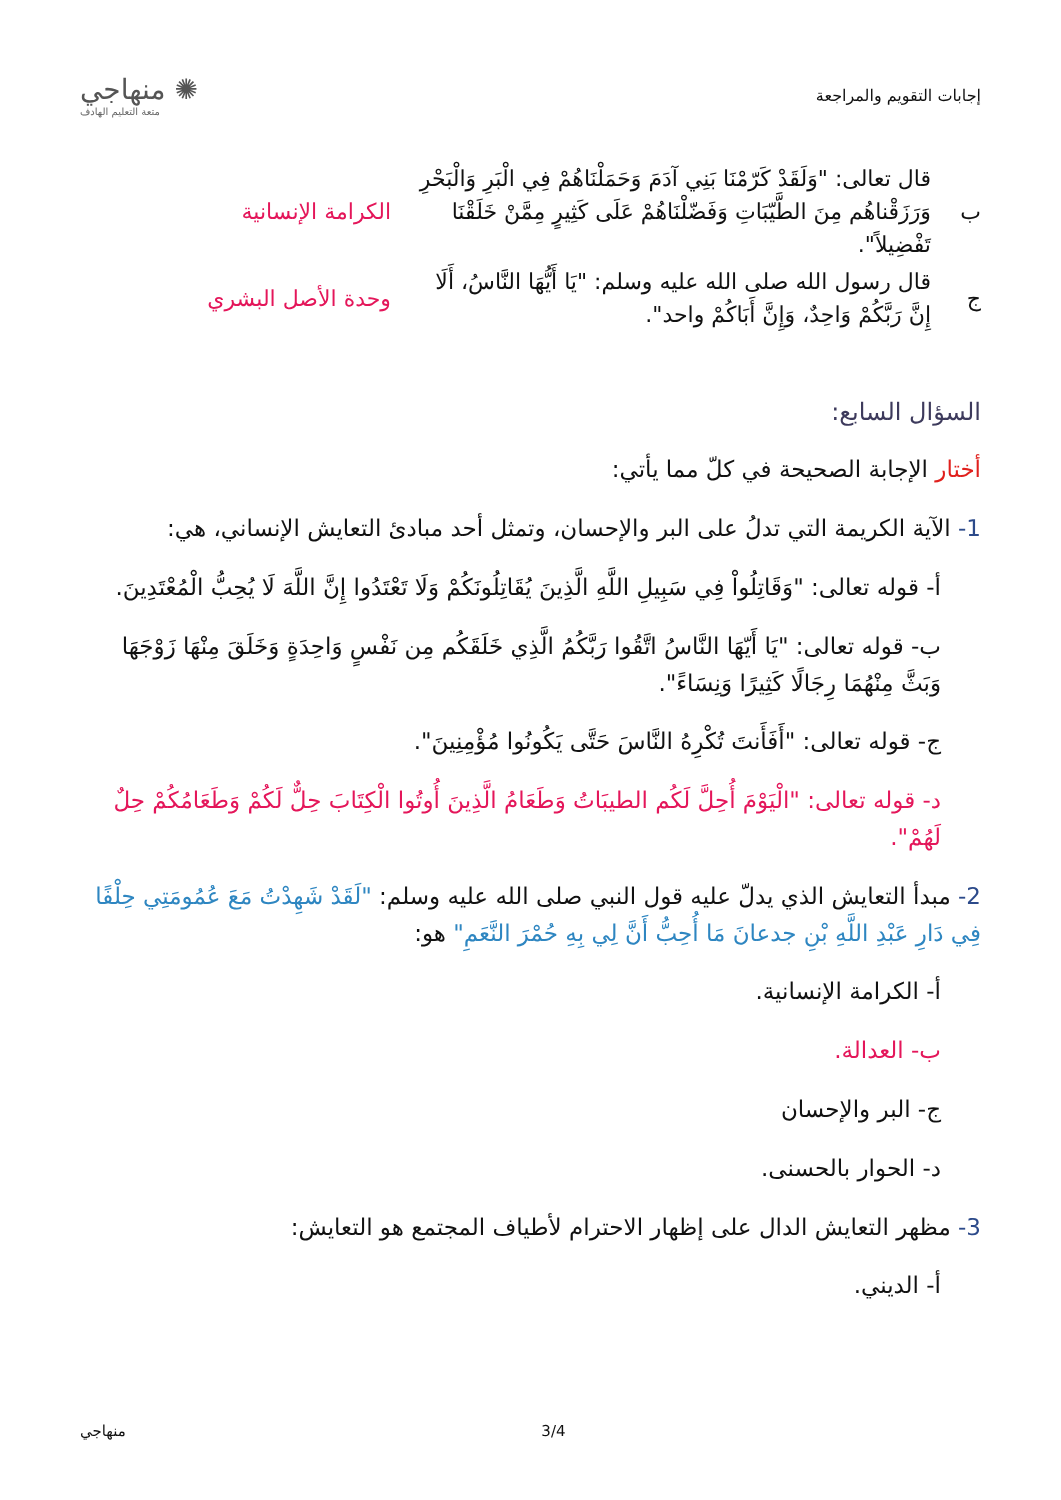إجابات التقويم والمراجعة
✺ منهاجي
متعة التعليم الهادف
| ب | قال تعالى: "وَلَقَدْ كَرّمْنَا بَنِي آدَمَ وَحَمَلْنَاهُمْ فِي الْبَرِ وَالْبَحْرِ وَرَزَقْناهُم مِنَ الطَّيّبَاتِ وَفَضّلْنَاهُمْ عَلَى كَثِيرٍ مِمَّنْ خَلَقْنَا تَفْضِيلاً". | الكرامة الإنسانية |
| ج | قال رسول الله صلى الله عليه وسلم: "يَا أَيُّهَا النَّاسُ، أَلَا إِنَّ رَبَّكُمْ وَاحِدٌ، وَإِنَّ أَبَاكُمْ واحد". | وحدة الأصل البشري |
السؤال السابع:
أختار الإجابة الصحيحة في كلّ مما يأتي:
1- الآية الكريمة التي تدلُ على البر والإحسان، وتمثل أحد مبادئ التعايش الإنساني، هي:
أ- قوله تعالى: "وَقَاتِلُواْ فِي سَبِيلِ اللَّهِ الَّذِينَ يُقَاتِلُونَكُمْ وَلَا تَعْتَدُوا إِنَّ اللَّهَ لَا يُحِبُّ الْمُعْتَدِينَ.
ب- قوله تعالى: "يَا أَيّهَا النَّاسُ اتَّقُوا رَبَّكُمُ الَّذِي خَلَقَكُم مِن نَفْسٍ وَاحِدَةٍ وَخَلَقَ مِنْهَا زَوْجَهَا وَبَثَّ مِنْهُمَا رِجَالًا كَثِيرًا وَنِسَاءً".
ج- قوله تعالى: "أَفَأَنتَ تُكْرِهُ النَّاسَ حَتَّى يَكُونُوا مُؤْمِنِينَ".
د- قوله تعالى: "الْيَوْمَ أُحِلَّ لَكُم الطيبَاتُ وَطَعَامُ الَّذِينَ أُوتُوا الْكِتَابَ حِلٌّ لَكُمْ وَطَعَامُكُمْ حِلٌ لَهُمْ".
2- مبدأ التعايش الذي يدلّ عليه قول النبي صلى الله عليه وسلم: "لَقَدْ شَهِدْتُ مَعَ عُمُومَتِي حِلْفًا فِي دَارِ عَبْدِ اللَّهِ بْنِ جدعانَ مَا أُحِبُّ أَنَّ لِي بِهِ حُمْرَ النَّعَمِ" هو:
أ- الكرامة الإنسانية.
ب- العدالة.
ج- البر والإحسان
د- الحوار بالحسنى.
3- مظهر التعايش الدال على إظهار الاحترام لأطياف المجتمع هو التعايش:
أ- الديني.
3/4 منهاجي